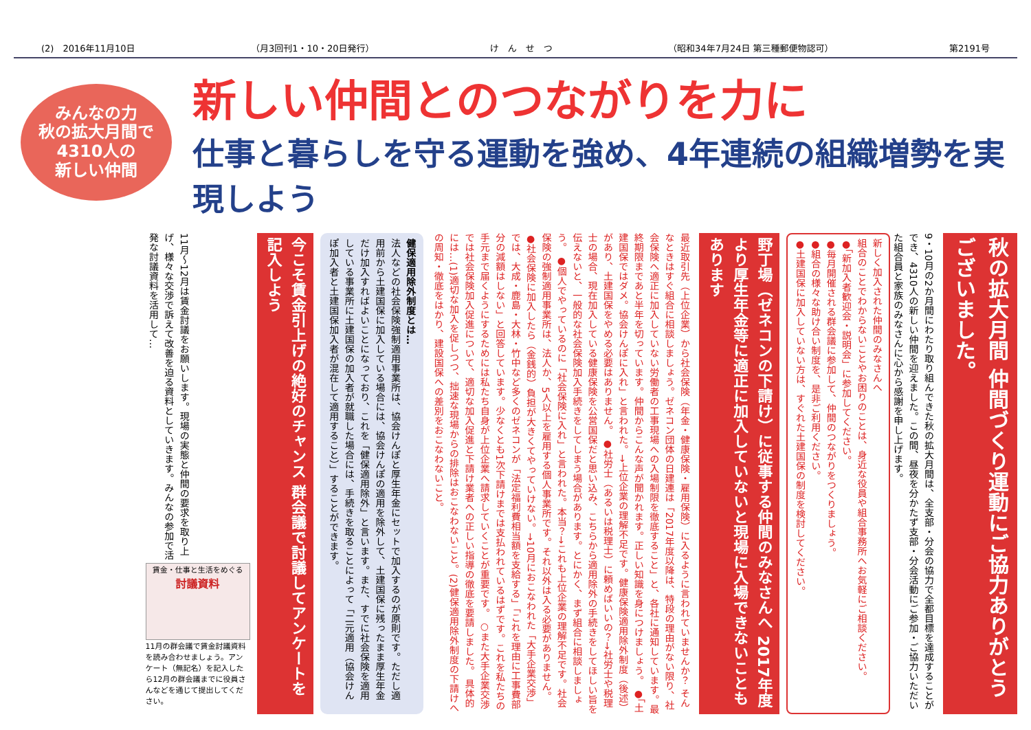(2)　2016年11月10日 （月3回刊1・10・20日発行） け　ん　せ　つ （昭和34年7月24日 第三種郵便物認可） 第2191号
みんなの力
秋の拡大月間で
4310人の
新しい仲間
新しい仲間とのつながりを力に
仕事と暮らしを守る運動を強め、4年連続の組織増勢を実現しよう
秋の拡大月間 仲間づくり運動にご協力ありがとうございました。
9・10月の2か月間にわたり取り組んできた秋の拡大月間は、全支部・分会の協力で全都目標を達成することができ、4310人の新しい仲間を迎えました。この間、昼夜を分かたず支部・分会活動にご参加・ご協力いただいた組合員と家族のみなさんに心から感謝を申し上げます。
新しく加入された仲間のみなさんへ
組合のことでわからないことやお困りのことは、身近な役員や組合事務所へお気軽にご相談ください。
●「新加入者歓迎会・説明会」に参加してください。
●毎月開催される群会議に参加して、仲間のつながりをつくりましょう。
●組合の様々な助け合い制度を、是非ご利用ください。
●土建国保に加入していない方は、すぐれた土建国保の制度を検討してください。
野丁場（ゼネコンの下請け）に従事する仲間のみなさんへ 2017年度より厚生年金等に適正に加入していないと現場に入場できないこともあります
最近取引先（上位企業）から社会保険（年金・健康保険・雇用保険）に入るように言われていませんか？ そんなときはすぐ組合に相談しましょう。ゼネコン団体の日建連は「2017年度以降は、特段の理由がない限り、社会保険へ適正に加入していない労働者の工事現場への入場制限を徹底すること」と、各社に通知しています。最終期限まであと半年を切っています。仲間からこんな声が聞かれます。正しい知識を身につけましょう。 ●「土建国保ではダメ。協会けんぽに入れ」と言われた。→上位企業の理解不足です。健康保険適用除外制度（後述）があり、土建国保をやめる必要はありません。 ●社労士（あるいは税理士）に頼めばいいの？→社労士や税理士の場合、現在加入している健康保険を公営国保だと思い込み、こちらから適用除外の手続きをしてほしい旨を伝えないと、一般的な社会保険加入手続きをしてしまう場合があります。とにかく、まず組合に相談しましょう。 ●個人でやっているのに「社会保険に入れ」と言われた。本当？→これも上位企業の理解不足です。社会保険の強制適用事業所は、法人か、5人以上を雇用する個人事業所です。それ以外は入る必要がありません。 ●社会保険に加入したら（金銭的）負担が大きくてやっていけない。→10月におこなわれた「大手企業交渉」では、大成・鹿島・大林・竹中など多くのゼネコンが「法定福利費相当額を支給する」「これを理由に工事費部分の減額はしない」と回答しています。少なくとも1次下請けまでは支払われているはずです。これを私たちの手元まで届くようにするためには私たち自身が上位企業へ請求していくことが重要です。 ○また大手企業交渉では社会保険加入促進について、適切な加入促進と下請け業者への正しい指導の徹底を要請しました。 具体的には…(1)適切な加入を促しつつ、拙速な現場からの排除はおこなわないこと。(2)健保適用除外制度の下請けへの周知・徹底をはかり、建設国保への差別をおこなわないこと。
健保適用除外制度とは…
法人などの社会保険強制適用事業所は、協会けんぽと厚生年金にセットで加入するのが原則です。ただし適用前から土建国保に加入している場合には、協会けんぽの適用を除外して、土建国保に残ったまま厚生年金だけ加入すればよいことになっており、これを「健保適用除外」と言います。また、すでに社会保険を適用している事業所に土建国保の加入者が就職した場合には、手続きを取ることによって「二元適用（協会けんぽ加入者と土建国保加入者が混在して適用すること）」することができます。
今こそ賃金引上げの絶好のチャンス 群会議で討議してアンケートを記入しよう
11月〜12月は賃金討議をお願いします。現場の実態と仲間の要求を取り上げ、様々な交渉で訴えて改善を迫る資料としていきます。みんなの参加で活発な討議資料を活用して…
賃金・仕事と生活をめぐる
討議資料
11月の群会議で賃金討議資料を読み合わせましょう。アンケート（無記名）を記入したら12月の群会議までに役員さんなどを通じて提出してください。